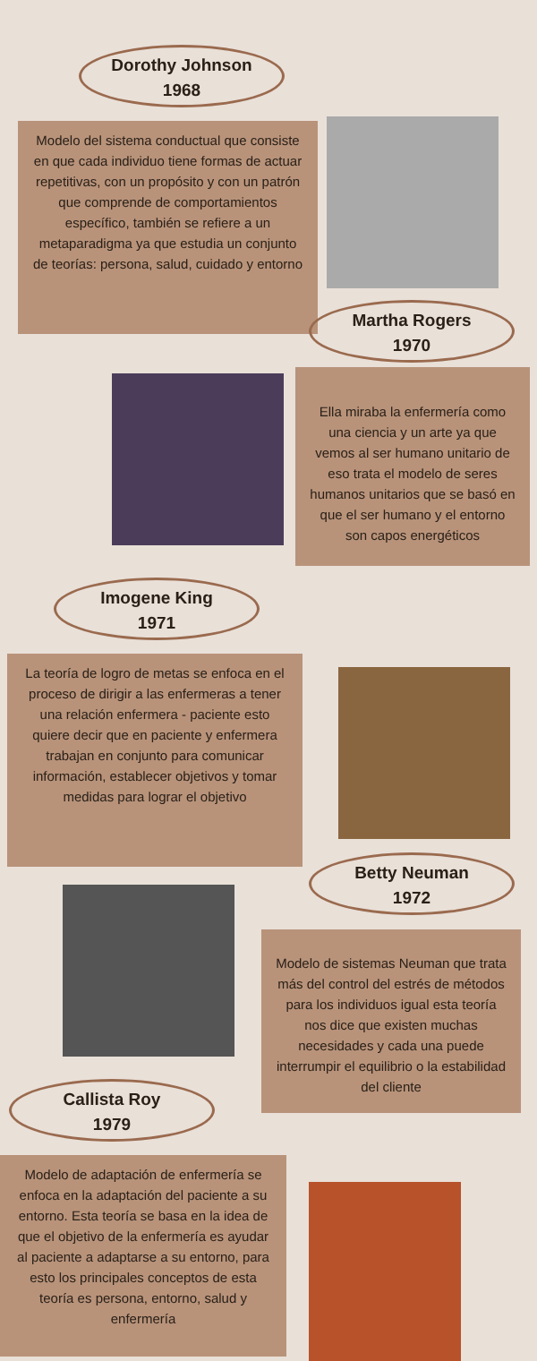Dorothy Johnson
1968
Modelo del sistema conductual que consiste en que cada individuo tiene formas de actuar repetitivas, con un propósito y con un patrón que comprende de comportamientos específico, también se refiere a un metaparadigma ya que estudia un conjunto de teorías: persona, salud, cuidado y entorno
Martha Rogers
1970
Ella miraba la enfermería como una ciencia y un arte ya que vemos al ser humano unitario de eso trata el modelo de seres humanos unitarios que se basó en que el ser humano y el entorno son capos energéticos
Imogene King
1971
La teoría de logro de metas se enfoca en el proceso de dirigir a las enfermeras a tener una relación enfermera - paciente esto quiere decir que en paciente y enfermera trabajan en conjunto para comunicar información, establecer objetivos y tomar medidas para lograr el objetivo
Betty Neuman
1972
Modelo de sistemas Neuman que trata más del control del estrés de métodos para los individuos igual esta teoría nos dice que existen muchas necesidades y cada una puede interrumpir el equilibrio o la estabilidad del cliente
Callista Roy
1979
Modelo de adaptación de enfermería se enfoca en la adaptación del paciente a su entorno. Esta teoría se basa en la idea de que el objetivo de la enfermería es ayudar al paciente a adaptarse a su entorno, para esto los principales conceptos de esta teoría es persona, entorno, salud y enfermería